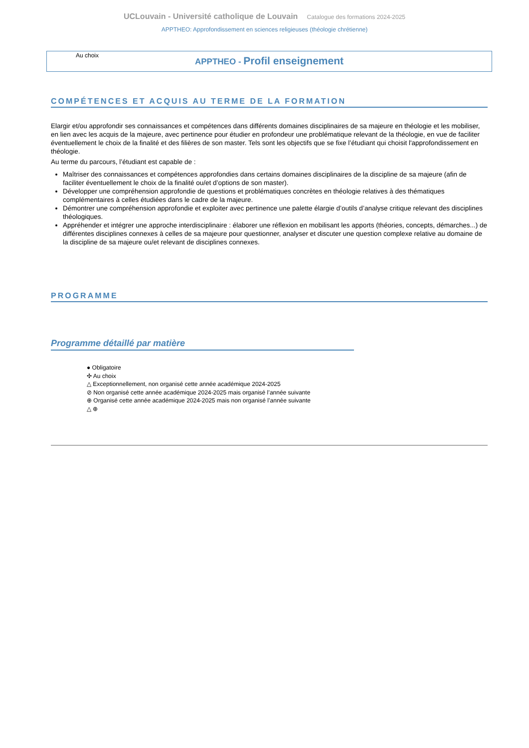UCLouvain - Université catholique de Louvain Catalogue des formations 2024-2025
APPTHEO: Approfondissement en sciences religieuses (théologie chrétienne)
Au choix
APPTHEO - Profil enseignement
COMPÉTENCES ET ACQUIS AU TERME DE LA FORMATION
Elargir et/ou approfondir ses connaissances et compétences dans différents domaines disciplinaires de sa majeure en théologie et les mobiliser, en lien avec les acquis de la majeure, avec pertinence pour étudier en profondeur une problématique relevant de la théologie, en vue de faciliter éventuellement le choix de la finalité et des filières de son master. Tels sont les objectifs que se fixe l’étudiant qui choisit l'approfondissement en théologie.
Au terme du parcours, l’étudiant est capable de :
Maîtriser des connaissances et compétences approfondies dans certains domaines disciplinaires de la discipline de sa majeure (afin de faciliter éventuellement le choix de la finalité ou/et d’options de son master).
Développer une compréhension approfondie de questions et problématiques concrètes en théologie relatives à des thématiques complémentaires à celles étudiées dans le cadre de la majeure.
Démontrer une compréhension approfondie et exploiter avec pertinence une palette élargie d’outils d’analyse critique relevant des disciplines théologiques.
Appréhender et intégrer une approche interdisciplinaire : élaborer une réflexion en mobilisant les apports (théories, concepts, démarches...) de différentes disciplines connexes à celles de sa majeure pour questionner, analyser et discuter une question complexe relative au domaine de la discipline de sa majeure ou/et relevant de disciplines connexes.
PROGRAMME
Programme détaillé par matière
● Obligatoire
✣ Au choix
△ Exceptionnellement, non organisé cette année académique 2024-2025
⊘ Non organisé cette année académique 2024-2025 mais organisé l’année suivante
⊕ Organisé cette année académique 2024-2025 mais non organisé l’année suivante
△ ⊕